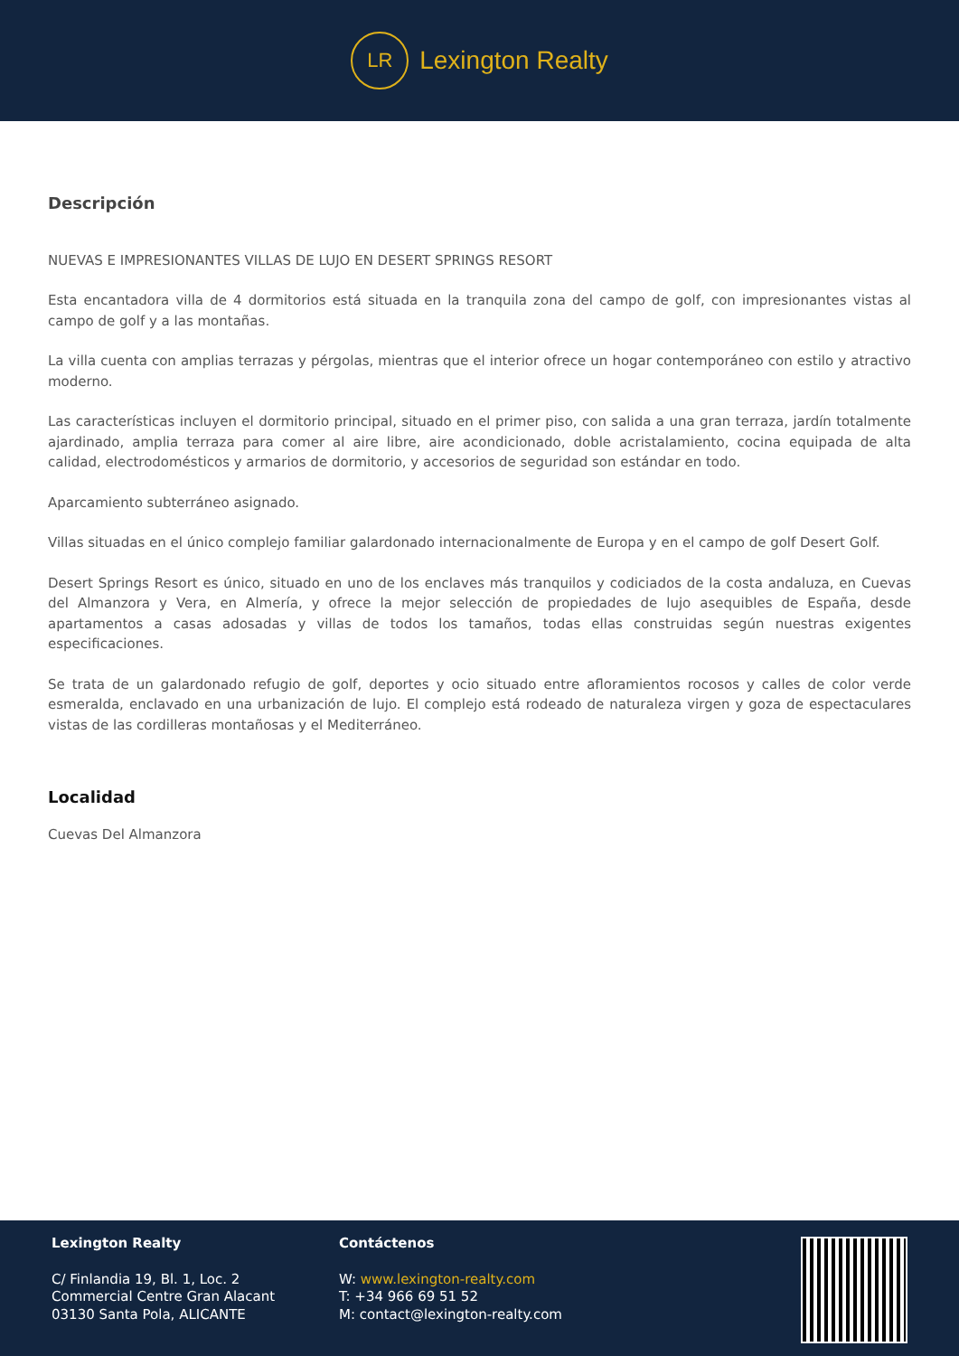LR
Lexington Realty
Descripción
NUEVAS E IMPRESIONANTES VILLAS DE LUJO EN DESERT SPRINGS RESORT
Esta encantadora villa de 4 dormitorios está situada en la tranquila zona del campo de golf, con impresionantes vistas al campo de golf y a las montañas.
La villa cuenta con amplias terrazas y pérgolas, mientras que el interior ofrece un hogar contemporáneo con estilo y atractivo moderno.
Las características incluyen el dormitorio principal, situado en el primer piso, con salida a una gran terraza, jardín totalmente ajardinado, amplia terraza para comer al aire libre, aire acondicionado, doble acristalamiento, cocina equipada de alta calidad, electrodomésticos y armarios de dormitorio, y accesorios de seguridad son estándar en todo.
Aparcamiento subterráneo asignado.
Villas situadas en el único complejo familiar galardonado internacionalmente de Europa y en el campo de golf Desert Golf.
Desert Springs Resort es único, situado en uno de los enclaves más tranquilos y codiciados de la costa andaluza, en Cuevas del Almanzora y Vera, en Almería, y ofrece la mejor selección de propiedades de lujo asequibles de España, desde apartamentos a casas adosadas y villas de todos los tamaños, todas ellas construidas según nuestras exigentes especificaciones.
Se trata de un galardonado refugio de golf, deportes y ocio situado entre afloramientos rocosos y calles de color verde esmeralda, enclavado en una urbanización de lujo. El complejo está rodeado de naturaleza virgen y goza de espectaculares vistas de las cordilleras montañosas y el Mediterráneo.
Localidad
Cuevas Del Almanzora
Lexington Realty
C/ Finlandia 19, Bl. 1, Loc. 2
Commercial Centre Gran Alacant
03130 Santa Pola, ALICANTE
Contáctenos
W: www.lexington-realty.com
T: +34 966 69 51 52
M: contact@lexington-realty.com